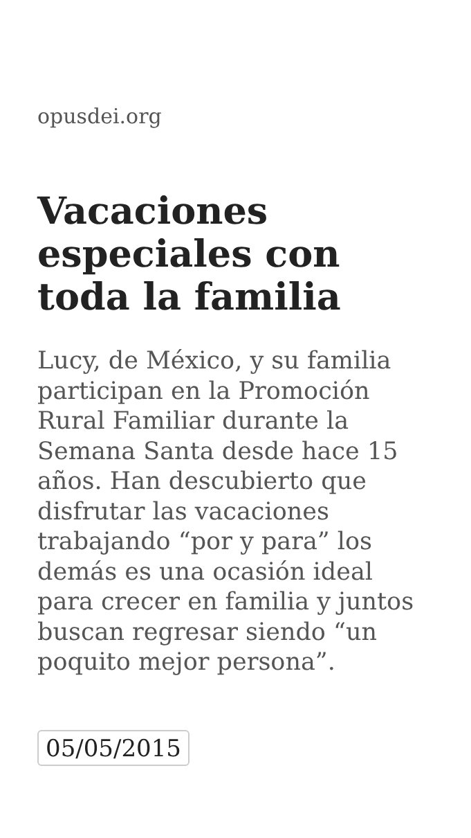opusdei.org
Vacaciones especiales con toda la familia
Lucy, de México, y su familia participan en la Promoción Rural Familiar durante la Semana Santa desde hace 15 años. Han descubierto que disfrutar las vacaciones trabajando “por y para” los demás es una ocasión ideal para crecer en familia y juntos buscan regresar siendo “un poquito mejor persona”.
05/05/2015